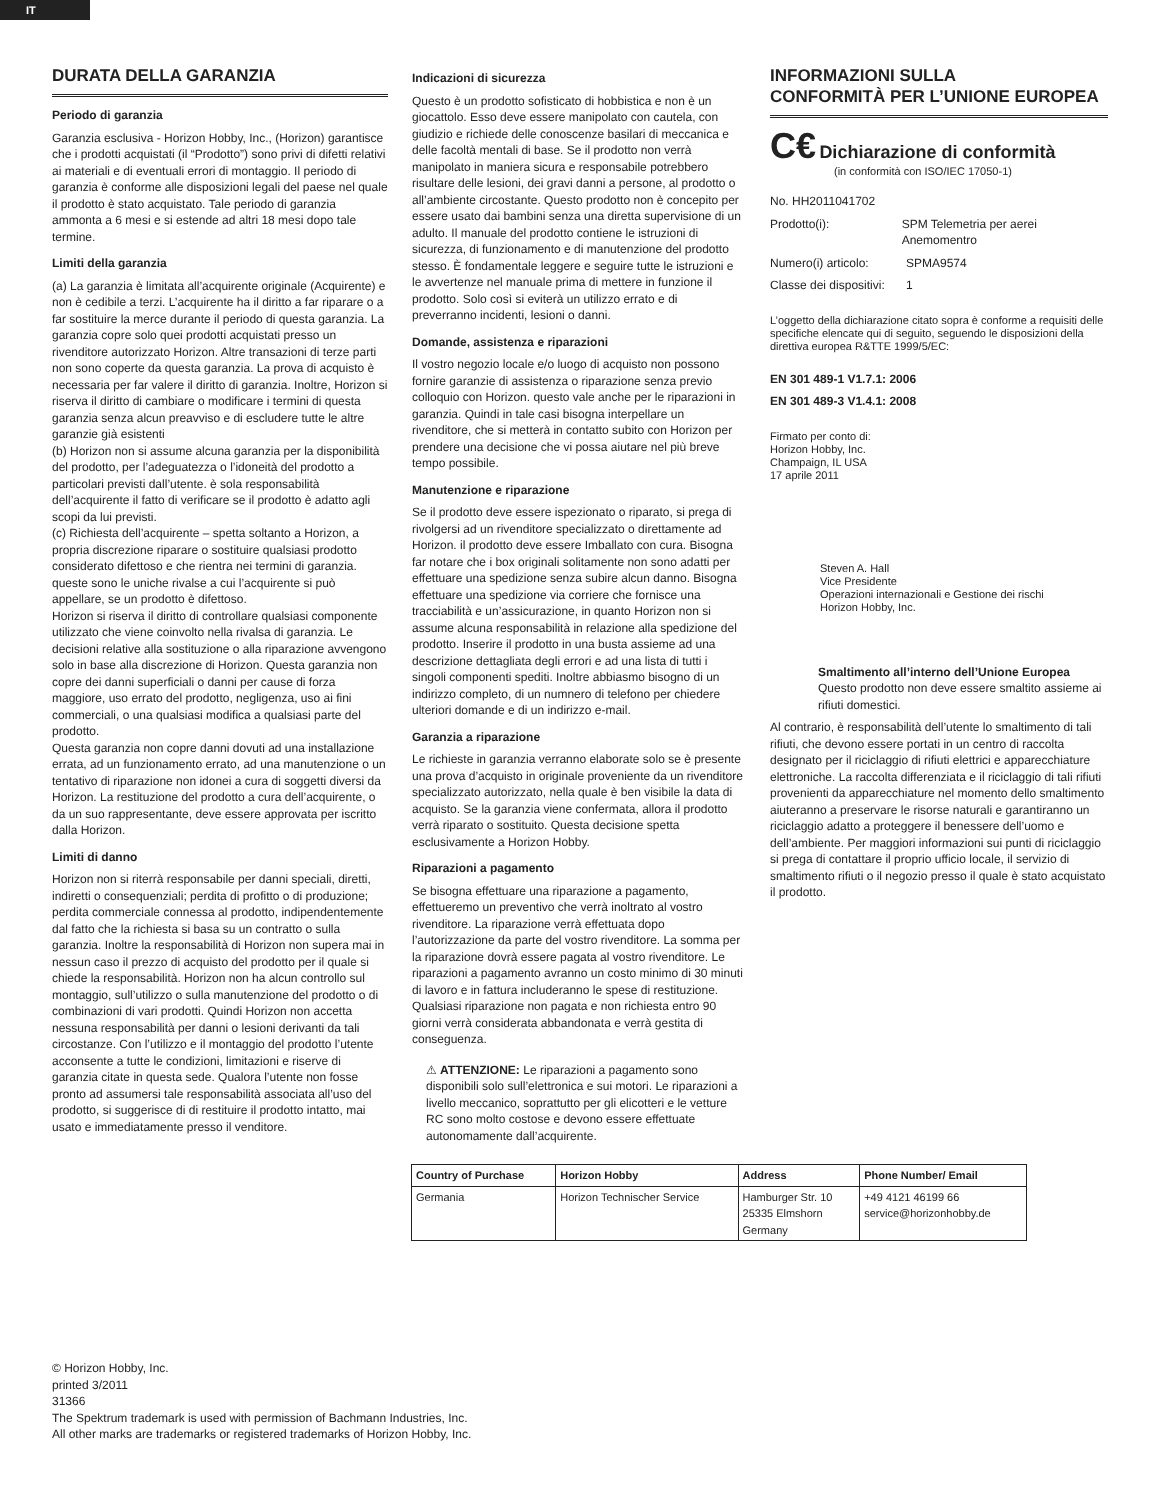IT
DURATA DELLA GARANZIA
Periodo di garanzia
Garanzia esclusiva - Horizon Hobby, Inc., (Horizon) garantisce che i prodotti acquistati (il “Prodotto”) sono privi di difetti relativi ai materiali e di eventuali errori di montaggio. Il periodo di garanzia è conforme alle disposizioni legali del paese nel quale il prodotto è stato acquistato. Tale periodo di garanzia ammonta a 6 mesi e si estende ad altri 18 mesi dopo tale termine.
Limiti della garanzia
(a) La garanzia è limitata all’acquirente originale (Acquirente) e non è cedibile a terzi. L’acquirente ha il diritto a far riparare o a far sostituire la merce durante il periodo di questa garanzia. La garanzia copre solo quei prodotti acquistati presso un rivenditore autorizzato Horizon. Altre transazioni di terze parti non sono coperte da questa garanzia. La prova di acquisto è necessaria per far valere il diritto di garanzia. Inoltre, Horizon si riserva il diritto di cambiare o modificare i termini di questa garanzia senza alcun preavviso e di escludere tutte le altre garanzie già esistenti
(b) Horizon non si assume alcuna garanzia per la disponibilità del prodotto, per l’adeguatezza o l’idoneità del prodotto a particolari previsti dall’utente. è sola responsabilità dell’acquirente il fatto di verificare se il prodotto è adatto agli scopi da lui previsti.
(c) Richiesta dell’acquirente – spetta soltanto a Horizon, a propria discrezione riparare o sostituire qualsiasi prodotto considerato difettoso e che rientra nei termini di garanzia. queste sono le uniche rivalse a cui l’acquirente si può appellare, se un prodotto è difettoso.
Horizon si riserva il diritto di controllare qualsiasi componente utilizzato che viene coinvolto nella rivalsa di garanzia. Le decisioni relative alla sostituzione o alla riparazione avvengono solo in base alla discrezione di Horizon. Questa garanzia non copre dei danni superficiali o danni per cause di forza maggiore, uso errato del prodotto, negligenza, uso ai fini commerciali, o una qualsiasi modifica a qualsiasi parte del prodotto.
Questa garanzia non copre danni dovuti ad una installazione errata, ad un funzionamento errato, ad una manutenzione o un tentativo di riparazione non idonei a cura di soggetti diversi da Horizon. La restituzione del prodotto a cura dell’acquirente, o da un suo rappresentante, deve essere approvata per iscritto dalla Horizon.
Limiti di danno
Horizon non si riterrà responsabile per danni speciali, diretti, indiretti o consequenziali; perdita di profitto o di produzione; perdita commerciale connessa al prodotto, indipendentemente dal fatto che la richiesta si basa su un contratto o sulla garanzia. Inoltre la responsabilità di Horizon non supera mai in nessun caso il prezzo di acquisto del prodotto per il quale si chiede la responsabilità. Horizon non ha alcun controllo sul montaggio, sull’utilizzo o sulla manutenzione del prodotto o di combinazioni di vari prodotti. Quindi Horizon non accetta nessuna responsabilità per danni o lesioni derivanti da tali circostanze. Con l’utilizzo e il montaggio del prodotto l’utente acconsente a tutte le condizioni, limitazioni e riserve di garanzia citate in questa sede. Qualora l’utente non fosse pronto ad assumersi tale responsabilità associata all’uso del prodotto, si suggerisce di di restituire il prodotto intatto, mai usato e immediatamente presso il venditore.
Indicazioni di sicurezza
Questo è un prodotto sofisticato di hobbistica e non è un giocattolo. Esso deve essere manipolato con cautela, con giudizio e richiede delle conoscenze basilari di meccanica e delle facoltà mentali di base. Se il prodotto non verrà manipolato in maniera sicura e responsabile potrebbero risultare delle lesioni, dei gravi danni a persone, al prodotto o all’ambiente circostante. Questo prodotto non è concepito per essere usato dai bambini senza una diretta supervisione di un adulto. Il manuale del prodotto contiene le istruzioni di sicurezza, di funzionamento e di manutenzione del prodotto stesso. È fondamentale leggere e seguire tutte le istruzioni e le avvertenze nel manuale prima di mettere in funzione il prodotto. Solo così si eviterà un utilizzo errato e di preverranno incidenti, lesioni o danni.
Domande, assistenza e riparazioni
Il vostro negozio locale e/o luogo di acquisto non possono fornire garanzie di assistenza o riparazione senza previo colloquio con Horizon. questo vale anche per le riparazioni in garanzia. Quindi in tale casi bisogna interpellare un rivenditore, che si metterà in contatto subito con Horizon per prendere una decisione che vi possa aiutare nel più breve tempo possibile.
Manutenzione e riparazione
Se il prodotto deve essere ispezionato o riparato, si prega di rivolgersi ad un rivenditore specializzato o direttamente ad Horizon. il prodotto deve essere Imballato con cura. Bisogna far notare che i box originali solitamente non sono adatti per effettuare una spedizione senza subire alcun danno. Bisogna effettuare una spedizione via corriere che fornisce una tracciabilità e un’assicurazione, in quanto Horizon non si assume alcuna responsabilità in relazione alla spedizione del prodotto. Inserire il prodotto in una busta assieme ad una descrizione dettagliata degli errori e ad una lista di tutti i singoli componenti spediti. Inoltre abbiasmo bisogno di un indirizzo completo, di un numnero di telefono per chiedere ulteriori domande e di un indirizzo e-mail.
Garanzia a riparazione
Le richieste in garanzia verranno elaborate solo se è presente una prova d’acquisto in originale proveniente da un rivenditore specializzato autorizzato, nella quale è ben visibile la data di acquisto. Se la garanzia viene confermata, allora il prodotto verrà riparato o sostituito. Questa decisione spetta esclusivamente a Horizon Hobby.
Riparazioni a pagamento
Se bisogna effettuare una riparazione a pagamento, effettueremo un preventivo che verrà inoltrato al vostro rivenditore. La riparazione verrà effettuata dopo l’autorizzazione da parte del vostro rivenditore. La somma per la riparazione dovrà essere pagata al vostro rivenditore. Le riparazioni a pagamento avranno un costo minimo di 30 minuti di lavoro e in fattura includeranno le spese di restituzione. Qualsiasi riparazione non pagata e non richiesta entro 90 giorni verrà considerata abbandonata e verrà gestita di conseguenza.
⚠ ATTENZIONE: Le riparazioni a pagamento sono disponibili solo sull’elettronica e sui motori. Le riparazioni a livello meccanico, soprattutto per gli elicotteri e le vetture RC sono molto costose e devono essere effettuate autonomamente dall’acquirente.
INFORMAZIONI SULLA
CONFORMITÀ PER L’UNIONE EUROPEA
C€ Dichiarazione di conformità
(in conformità con ISO/IEC 17050-1)
No. HH2011041702
Prodotto(i): SPM Telemetria per aerei Anemomentro
Numero(i) articolo: SPMA9574
Classe dei dispositivi: 1
L’oggetto della dichiarazione citato sopra è conforme a requisiti delle specifiche elencate qui di seguito, seguendo le disposizioni della direttiva europea R&TTE 1999/5/EC:
EN 301 489-1 V1.7.1: 2006
EN 301 489-3 V1.4.1: 2008
Firmato per conto di:
Horizon Hobby, Inc.
Champaign, IL USA
17 aprile 2011
Steven A. Hall
Vice Presidente
Operazioni internazionali e Gestione dei rischi
Horizon Hobby, Inc.
Smaltimento all’interno dell’Unione Europea
Questo prodotto non deve essere smaltito assieme ai rifiuti domestici.
Al contrario, è responsabilità dell’utente lo smaltimento di tali rifiuti, che devono essere portati in un centro di raccolta designato per il riciclaggio di rifiuti elettrici e apparecchiature elettroniche. La raccolta differenziata e il riciclaggio di tali rifiuti provenienti da apparecchiature nel momento dello smaltimento aiuteranno a preservare le risorse naturali e garantiranno un riciclaggio adatto a proteggere il benessere dell’uomo e dell’ambiente. Per maggiori informazioni sui punti di riciclaggio si prega di contattare il proprio ufficio locale, il servizio di smaltimento rifiuti o il negozio presso il quale è stato acquistato il prodotto.
| Country of Purchase | Horizon Hobby | Address | Phone Number/ Email |
| --- | --- | --- | --- |
| Germania | Horizon Technischer Service | Hamburger Str. 10 25335 Elmshorn Germany | +49 4121 46199 66 service@horizonhobby.de |
© Horizon Hobby, Inc.
printed 3/2011
31366
The Spektrum trademark is used with permission of Bachmann Industries, Inc.
All other marks are trademarks or registered trademarks of Horizon Hobby, Inc.